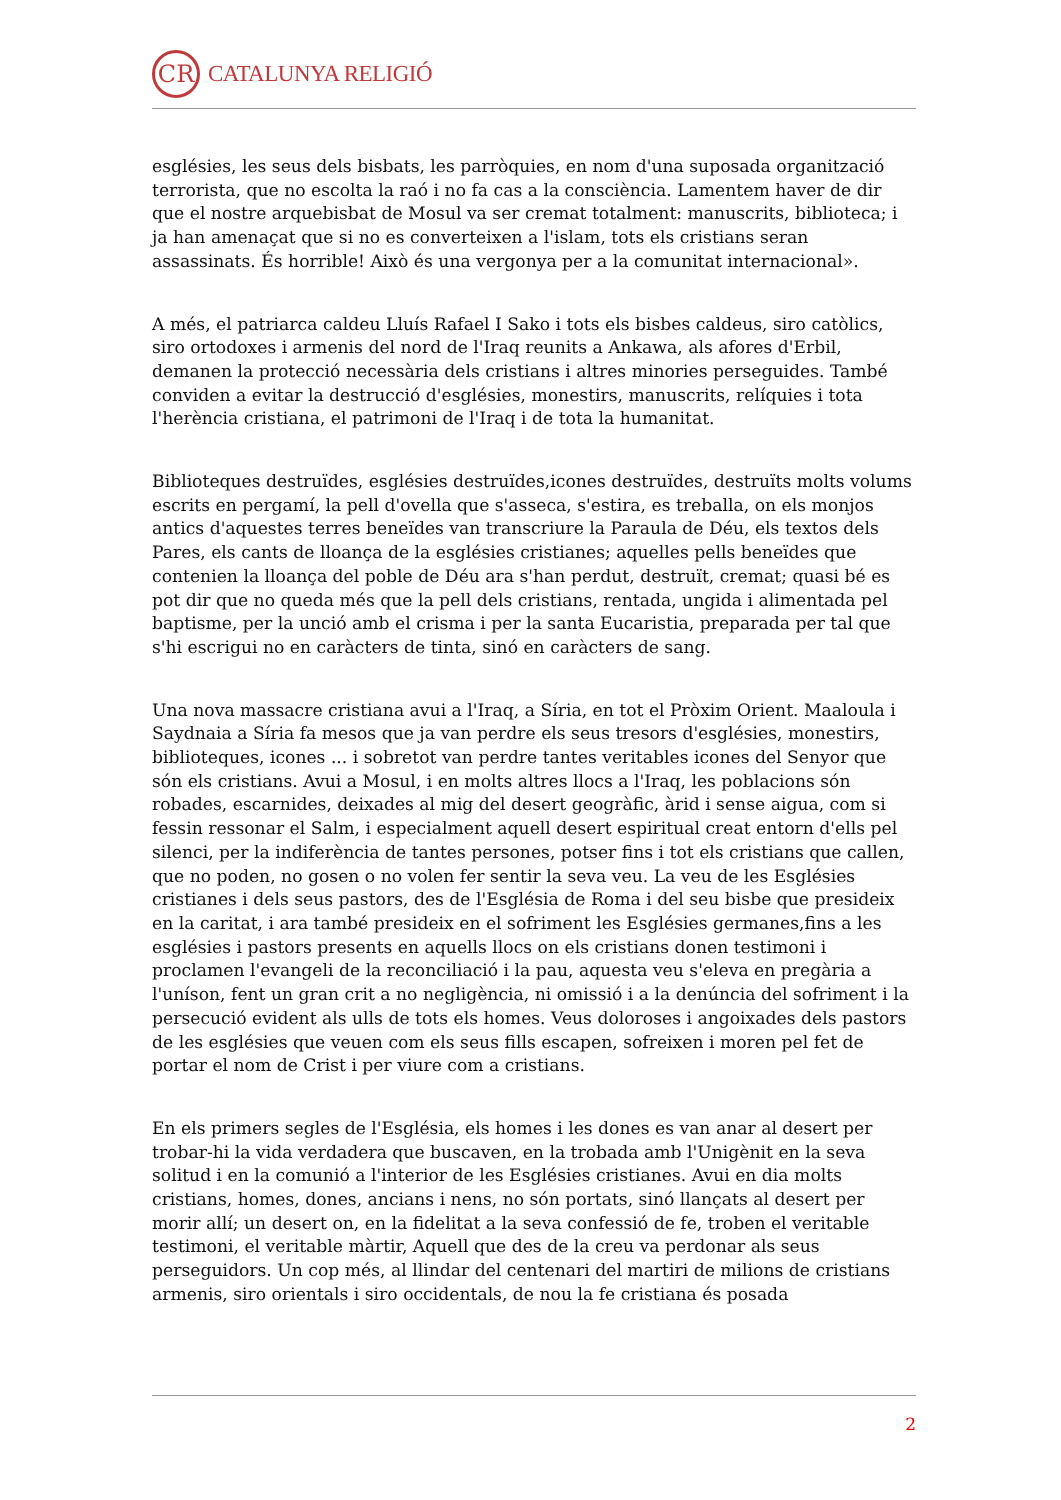CR
CATALUNYA RELIGIÓ
esglésies, les seus dels bisbats, les parròquies, en nom d'una suposada organització terrorista, que no escolta la raó i no fa cas a la consciència. Lamentem haver de dir que el nostre arquebisbat de Mosul va ser cremat totalment: manuscrits, biblioteca; i ja han amenaçat que si no es converteixen a l'islam, tots els cristians seran assassinats. És horrible! Això és una vergonya per a la comunitat internacional».
A més, el patriarca caldeu Lluís Rafael I Sako i tots els bisbes caldeus, siro catòlics, siro ortodoxes i armenis del nord de l'Iraq reunits a Ankawa, als afores d'Erbil, demanen la protecció necessària dels cristians i altres minories perseguides. També conviden a evitar la destrucció d'esglésies, monestirs, manuscrits, relíquies i tota l'herència cristiana, el patrimoni de l'Iraq i de tota la humanitat.
Biblioteques destruïdes, esglésies destruïdes,icones destruïdes, destruïts molts volums escrits en pergamí, la pell d'ovella que s'asseca, s'estira, es treballa, on els monjos antics d'aquestes terres beneïdes van transcriure la Paraula de Déu, els textos dels Pares, els cants de lloança de la esglésies cristianes; aquelles pells beneïdes que contenien la lloança del poble de Déu ara s'han perdut, destruït, cremat; quasi bé es pot dir que no queda més que la pell dels cristians, rentada, ungida i alimentada pel baptisme, per la unció amb el crisma i per la santa Eucaristia, preparada per tal que s'hi escrigui no en caràcters de tinta, sinó en caràcters de sang.
Una nova massacre cristiana avui a l'Iraq, a Síria, en tot el Pròxim Orient. Maaloula i Saydnaia a Síria fa mesos que ja van perdre els seus tresors d'esglésies, monestirs, biblioteques, icones ... i sobretot van perdre tantes veritables icones del Senyor que són els cristians. Avui a Mosul, i en molts altres llocs a l'Iraq, les poblacions són robades, escarnides, deixades al mig del desert geogràfic, àrid i sense aigua, com si fessin ressonar el Salm, i especialment aquell desert espiritual creat entorn d'ells pel silenci, per la indiferència de tantes persones, potser fins i tot els cristians que callen, que no poden, no gosen o no volen fer sentir la seva veu. La veu de les Esglésies cristianes i dels seus pastors, des de l'Església de Roma i del seu bisbe que presideix en la caritat, i ara també presideix en el sofriment les Esglésies germanes,fins a les esglésies i pastors presents en aquells llocs on els cristians donen testimoni i proclamen l'evangeli de la reconciliació i la pau, aquesta veu s'eleva en pregària a l'uníson, fent un gran crit a no negligència, ni omissió i a la denúncia del sofriment i la persecució evident als ulls de tots els homes. Veus doloroses i angoixades dels pastors de les esglésies que veuen com els seus fills escapen, sofreixen i moren pel fet de portar el nom de Crist i per viure com a cristians.
En els primers segles de l'Església, els homes i les dones es van anar al desert per trobar-hi la vida verdadera que buscaven, en la trobada amb l'Unigènit en la seva solitud i en la comunió a l'interior de les Esglésies cristianes. Avui en dia molts cristians, homes, dones, ancians i nens, no són portats, sinó llançats al desert per morir allí; un desert on, en la fidelitat a la seva confessió de fe, troben el veritable testimoni, el veritable màrtir, Aquell que des de la creu va perdonar als seus perseguidors. Un cop més, al llindar del centenari del martiri de milions de cristians armenis, siro orientals i siro occidentals, de nou la fe cristiana és posada
2